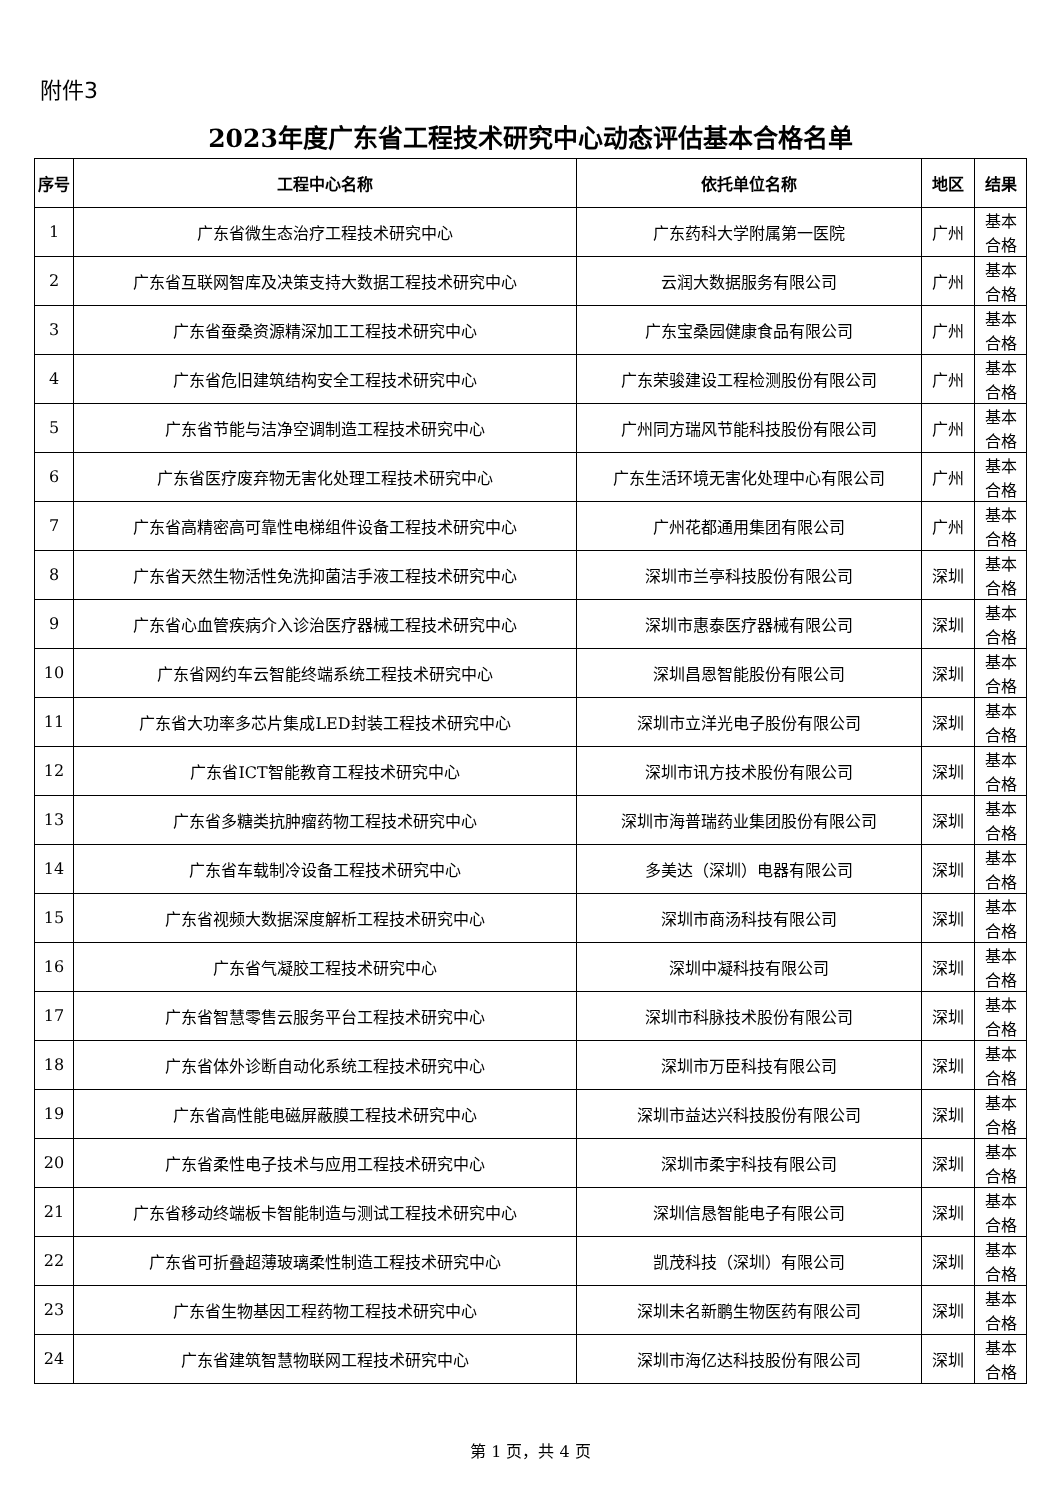附件3
2023年度广东省工程技术研究中心动态评估基本合格名单
| 序号 | 工程中心名称 | 依托单位名称 | 地区 | 结果 |
| --- | --- | --- | --- | --- |
| 1 | 广东省微生态治疗工程技术研究中心 | 广东药科大学附属第一医院 | 广州 | 基本 合格 |
| 2 | 广东省互联网智库及决策支持大数据工程技术研究中心 | 云润大数据服务有限公司 | 广州 | 基本 合格 |
| 3 | 广东省蚕桑资源精深加工工程技术研究中心 | 广东宝桑园健康食品有限公司 | 广州 | 基本 合格 |
| 4 | 广东省危旧建筑结构安全工程技术研究中心 | 广东荣骏建设工程检测股份有限公司 | 广州 | 基本 合格 |
| 5 | 广东省节能与洁净空调制造工程技术研究中心 | 广州同方瑞风节能科技股份有限公司 | 广州 | 基本 合格 |
| 6 | 广东省医疗废弃物无害化处理工程技术研究中心 | 广东生活环境无害化处理中心有限公司 | 广州 | 基本 合格 |
| 7 | 广东省高精密高可靠性电梯组件设备工程技术研究中心 | 广州花都通用集团有限公司 | 广州 | 基本 合格 |
| 8 | 广东省天然生物活性免洗抑菌洁手液工程技术研究中心 | 深圳市兰亭科技股份有限公司 | 深圳 | 基本 合格 |
| 9 | 广东省心血管疾病介入诊治医疗器械工程技术研究中心 | 深圳市惠泰医疗器械有限公司 | 深圳 | 基本 合格 |
| 10 | 广东省网约车云智能终端系统工程技术研究中心 | 深圳昌恩智能股份有限公司 | 深圳 | 基本 合格 |
| 11 | 广东省大功率多芯片集成LED封装工程技术研究中心 | 深圳市立洋光电子股份有限公司 | 深圳 | 基本 合格 |
| 12 | 广东省ICT智能教育工程技术研究中心 | 深圳市讯方技术股份有限公司 | 深圳 | 基本 合格 |
| 13 | 广东省多糖类抗肿瘤药物工程技术研究中心 | 深圳市海普瑞药业集团股份有限公司 | 深圳 | 基本 合格 |
| 14 | 广东省车载制冷设备工程技术研究中心 | 多美达（深圳）电器有限公司 | 深圳 | 基本 合格 |
| 15 | 广东省视频大数据深度解析工程技术研究中心 | 深圳市商汤科技有限公司 | 深圳 | 基本 合格 |
| 16 | 广东省气凝胶工程技术研究中心 | 深圳中凝科技有限公司 | 深圳 | 基本 合格 |
| 17 | 广东省智慧零售云服务平台工程技术研究中心 | 深圳市科脉技术股份有限公司 | 深圳 | 基本 合格 |
| 18 | 广东省体外诊断自动化系统工程技术研究中心 | 深圳市万臣科技有限公司 | 深圳 | 基本 合格 |
| 19 | 广东省高性能电磁屏蔽膜工程技术研究中心 | 深圳市益达兴科技股份有限公司 | 深圳 | 基本 合格 |
| 20 | 广东省柔性电子技术与应用工程技术研究中心 | 深圳市柔宇科技有限公司 | 深圳 | 基本 合格 |
| 21 | 广东省移动终端板卡智能制造与测试工程技术研究中心 | 深圳信恳智能电子有限公司 | 深圳 | 基本 合格 |
| 22 | 广东省可折叠超薄玻璃柔性制造工程技术研究中心 | 凯茂科技（深圳）有限公司 | 深圳 | 基本 合格 |
| 23 | 广东省生物基因工程药物工程技术研究中心 | 深圳未名新鹏生物医药有限公司 | 深圳 | 基本 合格 |
| 24 | 广东省建筑智慧物联网工程技术研究中心 | 深圳市海亿达科技股份有限公司 | 深圳 | 基本 合格 |
第 1 页，共 4 页